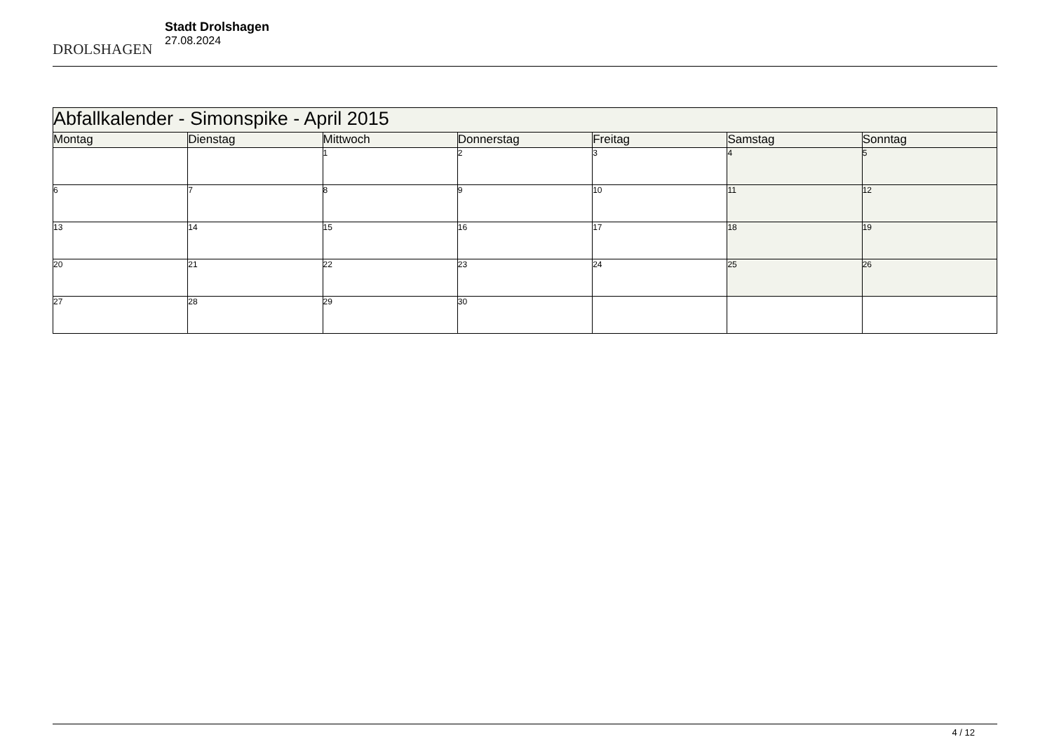DROLSHAGEN
Stadt Drolshagen
27.08.2024
| Abfallkalender - Simonspike - April 2015 | | | | | | |
| Montag | Dienstag | Mittwoch | Donnerstag | Freitag | Samstag | Sonntag |
| | | 1 | 2 | 3 | 4 | 5 |
| 6 | 7 | 8 | 9 | 10 | 11 | 12 |
| 13 | 14 | 15 | 16 | 17 | 18 | 19 |
| 20 | 21 | 22 | 23 | 24 | 25 | 26 |
| 27 | 28 | 29 | 30 | | | |
4 / 12